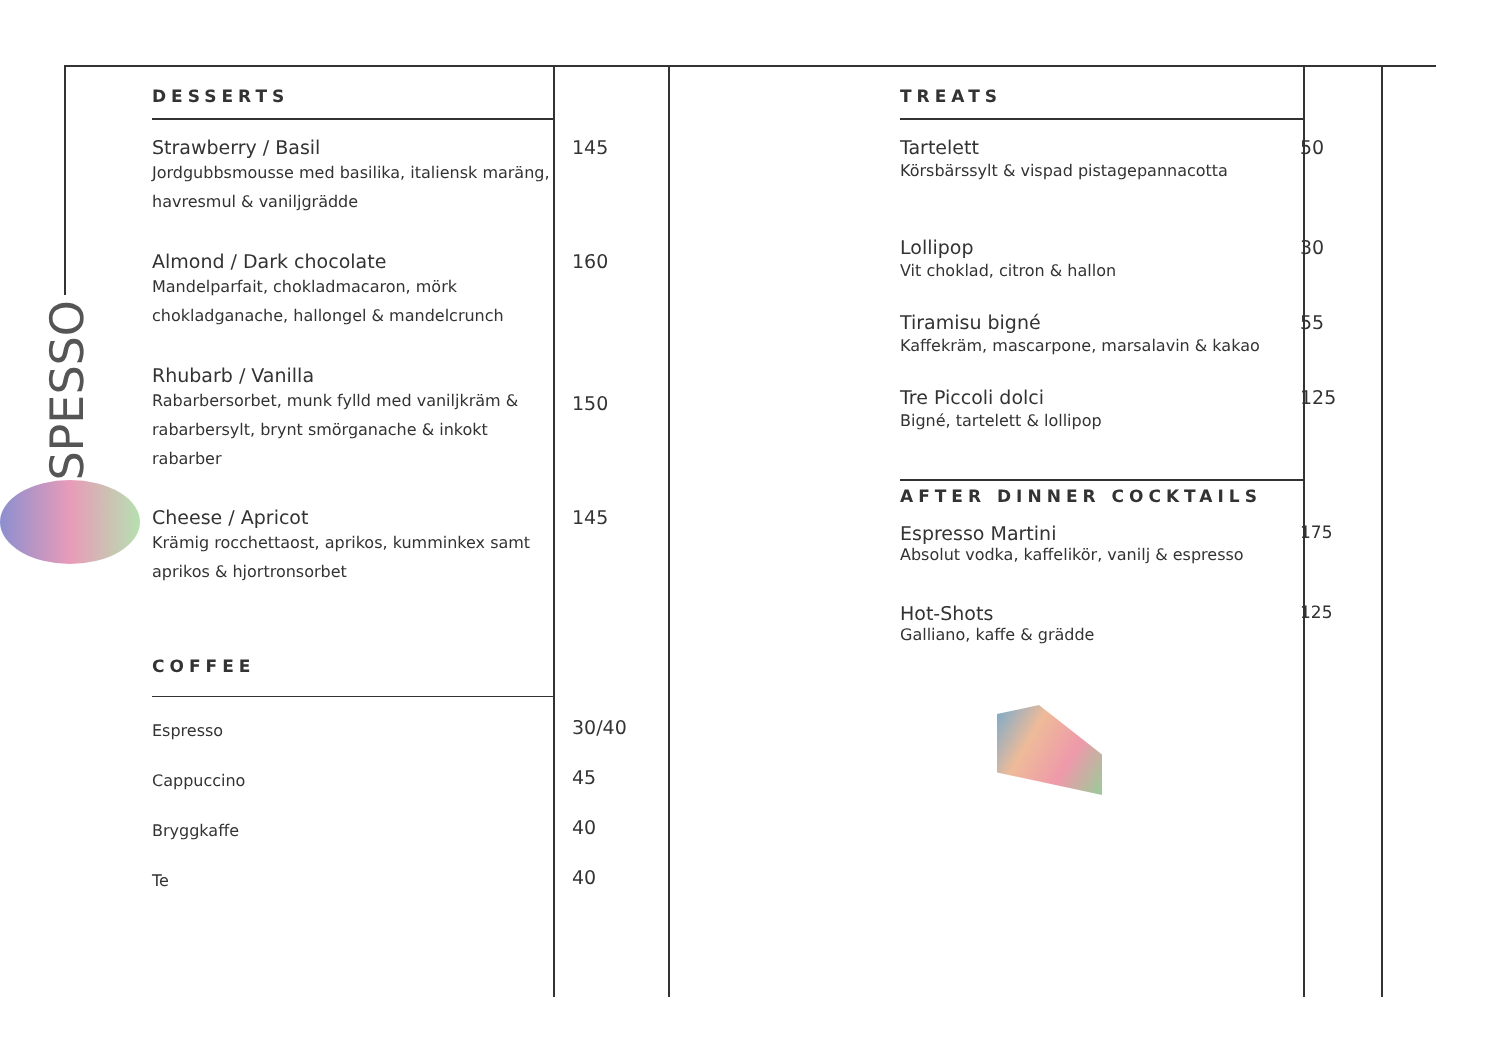SPESSO
DESSERTS
Strawberry / Basil
Jordgubbsmousse med basilika, italiensk maräng, havresmul & vaniljgrädde
145
Almond / Dark chocolate
Mandelparfait, chokladmacaron, mörk chokladganache, hallongel & mandelcrunch
160
Rhubarb / Vanilla
Rabarbersorbet, munk fylld med vaniljkräm & rabarbersylt, brynt smörganache & inkokt rabarber
150
Cheese / Apricot
Krämig rocchettaost, aprikos, kumminkex samt aprikos & hjortronsorbet
145
COFFEE
Espresso
30/40
Cappuccino
45
Bryggkaffe
40
Te
40
TREATS
Tartelett
Körsbärssylt & vispad pistagepannacotta
50
Lollipop
Vit choklad, citron & hallon
30
Tiramisu bigné
Kaffekräm, mascarpone, marsalavin & kakao
55
Tre Piccoli dolci
Bigné, tartelett & lollipop
125
AFTER DINNER COCKTAILS
Espresso Martini
Absolut vodka, kaffelikör, vanilj & espresso
175
Hot-Shots
Galliano, kaffe & grädde
125